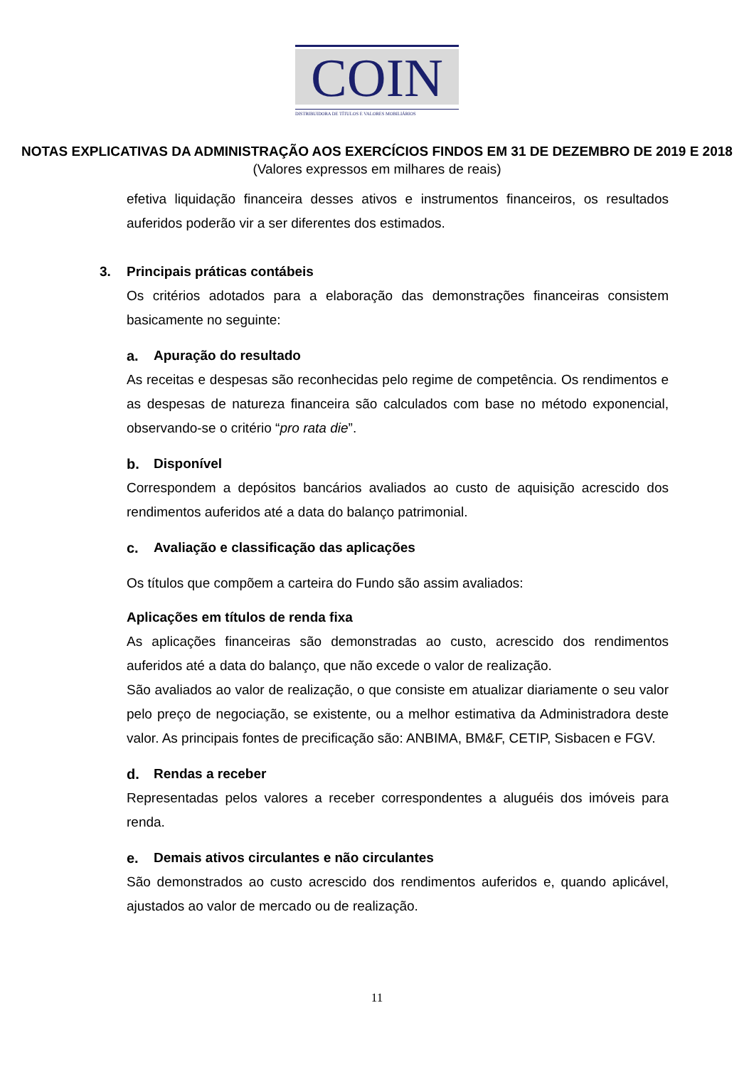COIN
DISTRIBUIDORA DE TÍTULOS E VALORES MOBILIÁRIOS
NOTAS EXPLICATIVAS DA ADMINISTRAÇÃO AOS EXERCÍCIOS FINDOS EM 31 DE DEZEMBRO DE 2019 E 2018
(Valores expressos em milhares de reais)
efetiva liquidação financeira desses ativos e instrumentos financeiros, os resultados auferidos poderão vir a ser diferentes dos estimados.
3. Principais práticas contábeis
Os critérios adotados para a elaboração das demonstrações financeiras consistem basicamente no seguinte:
a. Apuração do resultado
As receitas e despesas são reconhecidas pelo regime de competência. Os rendimentos e as despesas de natureza financeira são calculados com base no método exponencial, observando-se o critério “pro rata die”.
b. Disponível
Correspondem a depósitos bancários avaliados ao custo de aquisição acrescido dos rendimentos auferidos até a data do balanço patrimonial.
c. Avaliação e classificação das aplicações
Os títulos que compõem a carteira do Fundo são assim avaliados:
Aplicações em títulos de renda fixa
As aplicações financeiras são demonstradas ao custo, acrescido dos rendimentos auferidos até a data do balanço, que não excede o valor de realização.
São avaliados ao valor de realização, o que consiste em atualizar diariamente o seu valor pelo preço de negociação, se existente, ou a melhor estimativa da Administradora deste valor. As principais fontes de precificação são: ANBIMA, BM&F, CETIP, Sisbacen e FGV.
d. Rendas a receber
Representadas pelos valores a receber correspondentes a aluguéis dos imóveis para renda.
e. Demais ativos circulantes e não circulantes
São demonstrados ao custo acrescido dos rendimentos auferidos e, quando aplicável, ajustados ao valor de mercado ou de realização.
11